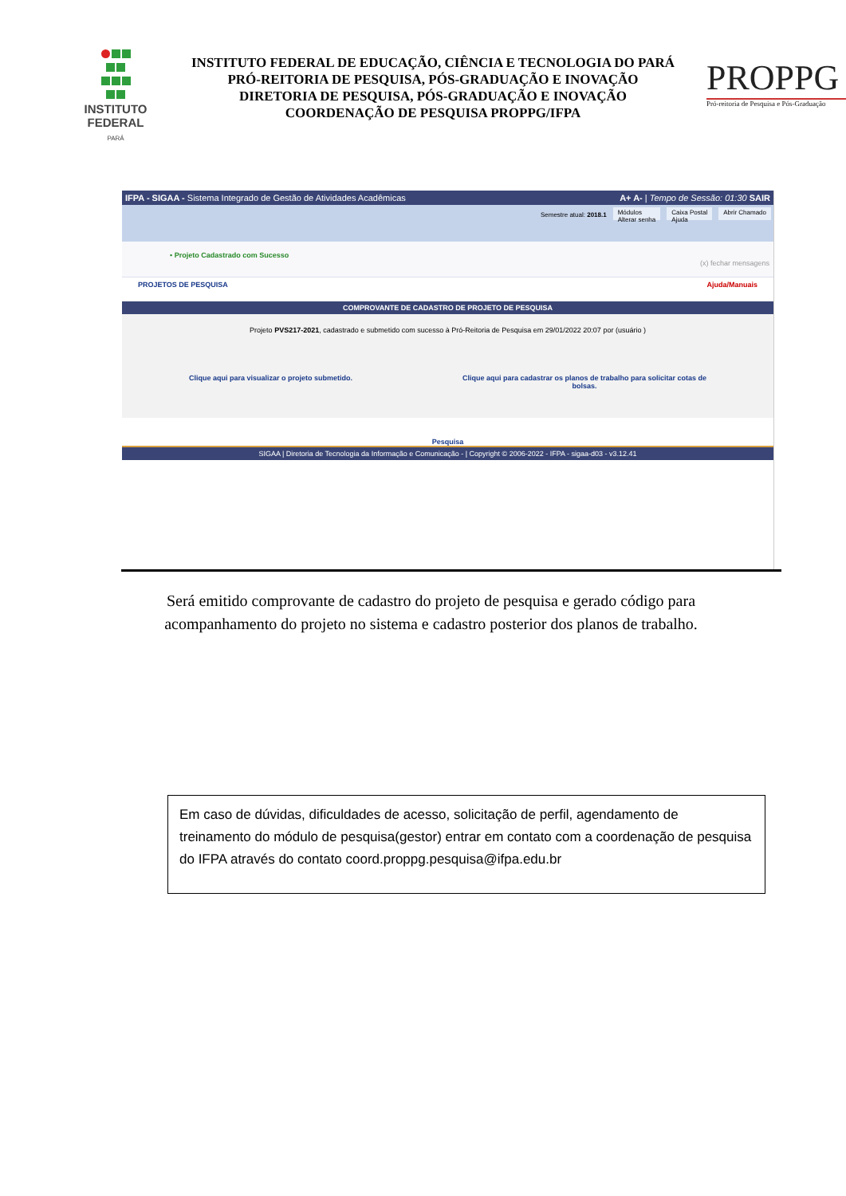INSTITUTO
FEDERAL
PARÁ
INSTITUTO FEDERAL DE EDUCAÇÃO, CIÊNCIA E TECNOLOGIA DO PARÁ
PRÓ-REITORIA DE PESQUISA, PÓS-GRADUAÇÃO E INOVAÇÃO
DIRETORIA DE PESQUISA, PÓS-GRADUAÇÃO E INOVAÇÃO
COORDENAÇÃO DE PESQUISA PROPPG/IFPA
PROPPG
Pró-reitoria de Pesquisa e Pós-Graduação
IFPA - SIGAA - Sistema Integrado de Gestão de Atividades Acadêmicas A+ A- | Tempo de Sessão: 01:30 SAIR
Semestre atual: 2018.1
Módulos
Alterar senha
Caixa Postal
Ajuda
Abrir Chamado
• Projeto Cadastrado com Sucesso
(x) fechar mensagens
PROJETOS DE PESQUISA Ajuda/Manuais
COMPROVANTE DE CADASTRO DE PROJETO DE PESQUISA
Projeto PVS217-2021, cadastrado e submetido com sucesso à Pró-Reitoria de Pesquisa em 29/01/2022 20:07 por (usuário )
Clique aqui para visualizar o projeto submetido. Clique aqui para cadastrar os planos de trabalho para solicitar cotas de
bolsas.
Pesquisa
SIGAA | Diretoria de Tecnologia da Informação e Comunicação - | Copyright © 2006-2022 - IFPA - sigaa-d03 - v3.12.41
Será emitido comprovante de cadastro do projeto de pesquisa e gerado código para acompanhamento do projeto no sistema e cadastro posterior dos planos de trabalho.
Em caso de dúvidas, dificuldades de acesso, solicitação de perfil, agendamento de treinamento do módulo de pesquisa(gestor) entrar em contato com a coordenação de pesquisa do IFPA através do contato coord.proppg.pesquisa@ifpa.edu.br